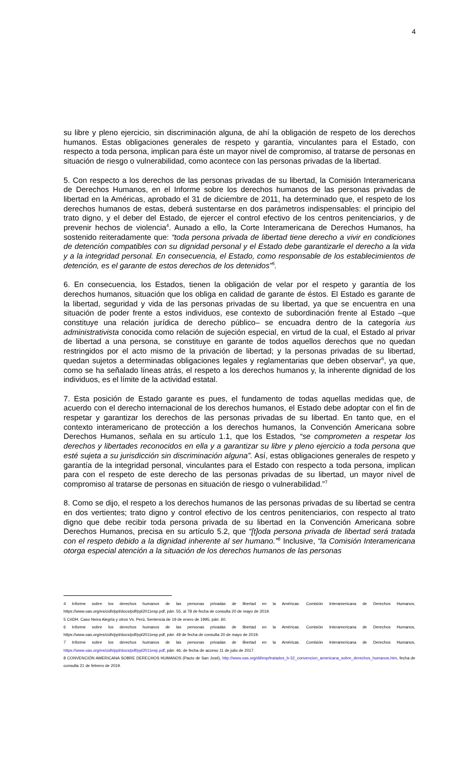4
su libre y pleno ejercicio, sin discriminación alguna, de ahí la obligación de respeto de los derechos humanos. Estas obligaciones generales de respeto y garantía, vinculantes para el Estado, con respecto a toda persona, implican para éste un mayor nivel de compromiso, al tratarse de personas en situación de riesgo o vulnerabilidad, como acontece con las personas privadas de la libertad.
5. Con respecto a los derechos de las personas privadas de su libertad, la Comisión Interamericana de Derechos Humanos, en el Informe sobre los derechos humanos de las personas privadas de libertad en la Américas, aprobado el 31 de diciembre de 2011, ha determinado que, el respeto de los derechos humanos de estas, deberá sustentarse en dos parámetros indispensables: el principio del trato digno, y el deber del Estado, de ejercer el control efectivo de los centros penitenciarios, y de prevenir hechos de violencia<sup>4</sup>. Aunado a ello, la Corte Interamericana de Derechos Humanos, ha sostenido reiteradamente que: “toda persona privada de libertad tiene derecho a vivir en condiciones de detención compatibles con su dignidad personal y el Estado debe garantizarle el derecho a la vida y a la integridad personal. En consecuencia, el Estado, como responsable de los establecimientos de detención, es el garante de estos derechos de los detenidos”<sup>5</sup>.
6. En consecuencia, los Estados, tienen la obligación de velar por el respeto y garantía de los derechos humanos, situación que los obliga en calidad de garante de éstos. El Estado es garante de la libertad, seguridad y vida de las personas privadas de su libertad, ya que se encuentra en una situación de poder frente a estos individuos, ese contexto de subordinación frente al Estado –que constituye una relación jurídica de derecho público– se encuadra dentro de la categoría ius administrativista conocida como relación de sujeción especial, en virtud de la cual, el Estado al privar de libertad a una persona, se constituye en garante de todos aquellos derechos que no quedan restringidos por el acto mismo de la privación de libertad; y la personas privadas de su libertad, quedan sujetos a determinadas obligaciones legales y reglamentarias que deben observar<sup>6</sup>, ya que, como se ha señalado líneas atrás, el respeto a los derechos humanos y, la inherente dignidad de los individuos, es el límite de la actividad estatal.
7. Esta posición de Estado garante es pues, el fundamento de todas aquellas medidas que, de acuerdo con el derecho internacional de los derechos humanos, el Estado debe adoptar con el fin de respetar y garantizar los derechos de las personas privadas de su libertad. En tanto que, en el contexto interamericano de protección a los derechos humanos, la Convención Americana sobre Derechos Humanos, señala en su artículo 1.1, que los Estados, “se comprometen a respetar los derechos y libertades reconocidos en ella y a garantizar su libre y pleno ejercicio a toda persona que esté sujeta a su jurisdicción sin discriminación alguna”. Así, estas obligaciones generales de respeto y garantía de la integridad personal, vinculantes para el Estado con respecto a toda persona, implican para con el respeto de este derecho de las personas privadas de su libertad, un mayor nivel de compromiso al tratarse de personas en situación de riesgo o vulnerabilidad.”<sup>7</sup>
8. Como se dijo, el respeto a los derechos humanos de las personas privadas de su libertad se centra en dos vertientes; trato digno y control efectivo de los centros penitenciarios, con respecto al trato digno que debe recibir toda persona privada de su libertad en la Convención Americana sobre Derechos Humanos, precisa en su artículo 5.2, que “[t]oda persona privada de libertad será tratada con el respeto debido a la dignidad inherente al ser humano.”<sup>8</sup> Inclusive, “la Comisión Interamericana otorga especial atención a la situación de los derechos humanos de las personas
4 Informe sobre los derechos humanos de las personas privadas de libertad en la Américas. Comisión Interamericana de Derechos Humanos, https://www.oas.org/es/cidh/ppl/docs/pdf/ppl2011esp.pdf, párr. 55, al 78 de fecha de consulta 20 de mayo de 2019.
5 CrIDH. Caso Neira Alegría y otros Vs. Perú, Sentencia de 19 de enero de 1995, párr. 60.
6 Informe sobre los derechos humanos de las personas privadas de libertad en la Américas. Comisión Interamericana de Derechos Humanos, https://www.oas.org/es/cidh/ppl/docs/pdf/ppl2011esp.pdf, párr. 49 de fecha de consulta 20 de mayo de 2019.
7 Informe sobre los derechos humanos de las personas privadas de libertad en la Américas. Comisión Interamericana de Derechos Humanos, https://www.oas.org/es/cidh/ppl/docs/pdf/ppl2011esp.pdf, párr. 46, de fecha de acceso 11 de julio de 2017.
8 CONVENCIÓN AMERICANA SOBRE DERECHOS HUMANOS (Pacto de San José), http://www.oas.org/dil/esp/tratados_b-32_convencion_americana_sobre_derechos_humanos.htm, fecha de consulta 21 de febrero de 2019.